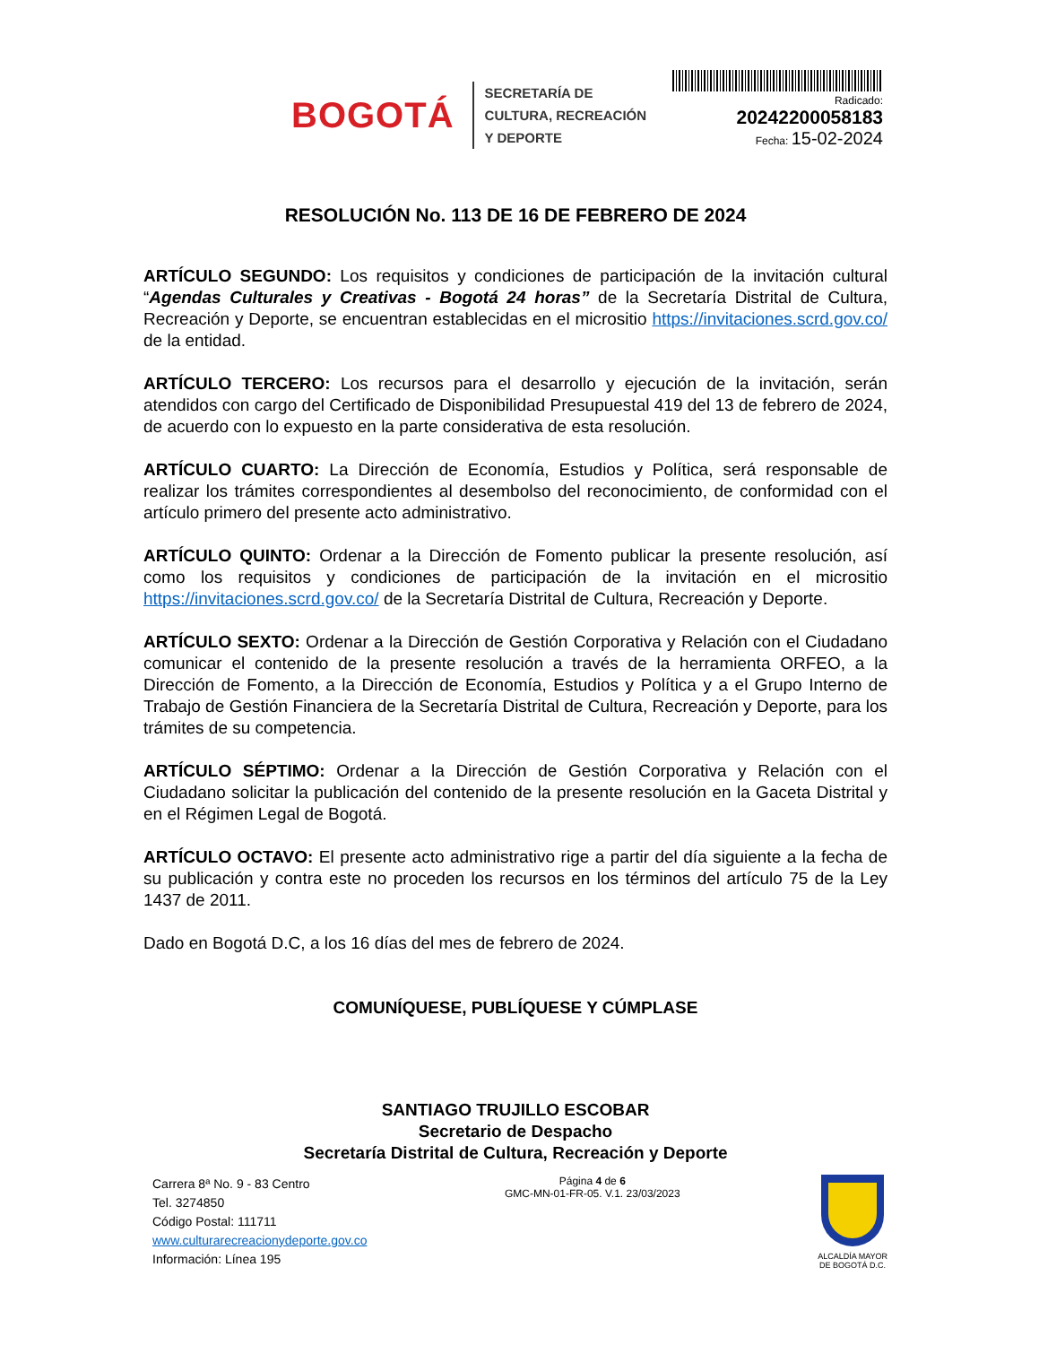BOGOTÁ
SECRETARÍA DE
CULTURA, RECREACIÓN
Y DEPORTE
Radicado:
20242200058183
Fecha: 15-02-2024
RESOLUCIÓN No. 113 DE 16 DE FEBRERO DE 2024
ARTÍCULO SEGUNDO: Los requisitos y condiciones de participación de la invitación cultural “Agendas Culturales y Creativas - Bogotá 24 horas” de la Secretaría Distrital de Cultura, Recreación y Deporte, se encuentran establecidas en el micrositio https://invitaciones.scrd.gov.co/ de la entidad.
ARTÍCULO TERCERO: Los recursos para el desarrollo y ejecución de la invitación, serán atendidos con cargo del Certificado de Disponibilidad Presupuestal 419 del 13 de febrero de 2024, de acuerdo con lo expuesto en la parte considerativa de esta resolución.
ARTÍCULO CUARTO: La Dirección de Economía, Estudios y Política, será responsable de realizar los trámites correspondientes al desembolso del reconocimiento, de conformidad con el artículo primero del presente acto administrativo.
ARTÍCULO QUINTO: Ordenar a la Dirección de Fomento publicar la presente resolución, así como los requisitos y condiciones de participación de la invitación en el micrositio https://invitaciones.scrd.gov.co/ de la Secretaría Distrital de Cultura, Recreación y Deporte.
ARTÍCULO SEXTO: Ordenar a la Dirección de Gestión Corporativa y Relación con el Ciudadano comunicar el contenido de la presente resolución a través de la herramienta ORFEO, a la Dirección de Fomento, a la Dirección de Economía, Estudios y Política y a el Grupo Interno de Trabajo de Gestión Financiera de la Secretaría Distrital de Cultura, Recreación y Deporte, para los trámites de su competencia.
ARTÍCULO SÉPTIMO: Ordenar a la Dirección de Gestión Corporativa y Relación con el Ciudadano solicitar la publicación del contenido de la presente resolución en la Gaceta Distrital y en el Régimen Legal de Bogotá.
ARTÍCULO OCTAVO: El presente acto administrativo rige a partir del día siguiente a la fecha de su publicación y contra este no proceden los recursos en los términos del artículo 75 de la Ley 1437 de 2011.
Dado en Bogotá D.C, a los 16 días del mes de febrero de 2024.
COMUNÍQUESE, PUBLÍQUESE Y CÚMPLASE
SANTIAGO TRUJILLO ESCOBAR
Secretario de Despacho
Secretaría Distrital de Cultura, Recreación y Deporte
Carrera 8ª No. 9 - 83 Centro
Tel. 3274850
Código Postal: 111711
www.culturarecreacionydeporte.gov.co
Información: Línea 195
Página 4 de 6
GMC-MN-01-FR-05. V.1. 23/03/2023
ALCALDÍA MAYOR
DE BOGOTÁ D.C.